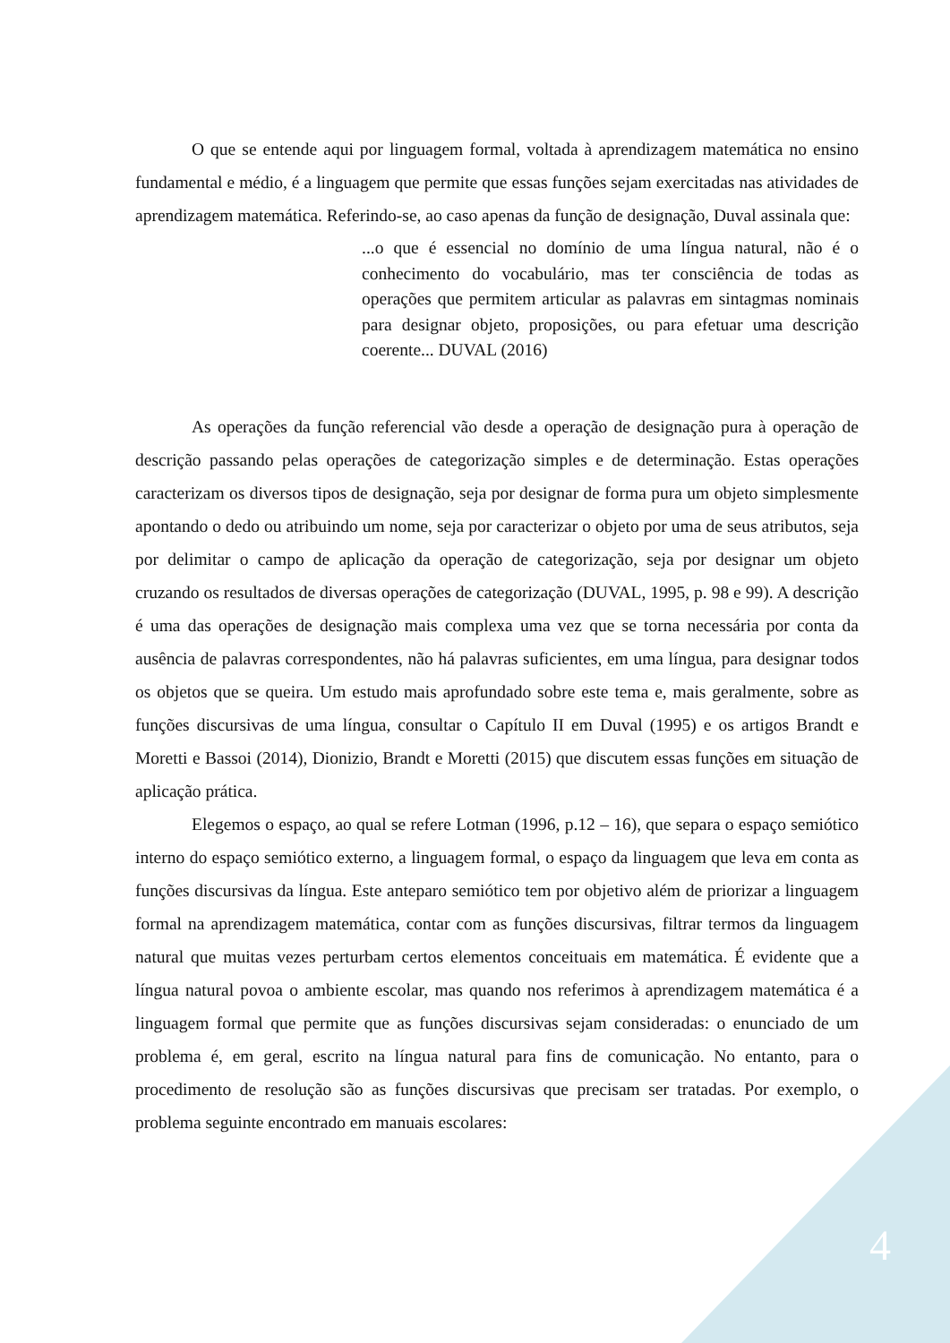O que se entende aqui por linguagem formal, voltada à aprendizagem matemática no ensino fundamental e médio, é a linguagem que permite que essas funções sejam exercitadas nas atividades de aprendizagem matemática. Referindo-se, ao caso apenas da função de designação, Duval assinala que:
...o que é essencial no domínio de uma língua natural, não é o conhecimento do vocabulário, mas ter consciência de todas as operações que permitem articular as palavras em sintagmas nominais para designar objeto, proposições, ou para efetuar uma descrição coerente... DUVAL (2016)
As operações da função referencial vão desde a operação de designação pura à operação de descrição passando pelas operações de categorização simples e de determinação. Estas operações caracterizam os diversos tipos de designação, seja por designar de forma pura um objeto simplesmente apontando o dedo ou atribuindo um nome, seja por caracterizar o objeto por uma de seus atributos, seja por delimitar o campo de aplicação da operação de categorização, seja por designar um objeto cruzando os resultados de diversas operações de categorização (DUVAL, 1995, p. 98 e 99). A descrição é uma das operações de designação mais complexa uma vez que se torna necessária por conta da ausência de palavras correspondentes, não há palavras suficientes, em uma língua, para designar todos os objetos que se queira. Um estudo mais aprofundado sobre este tema e, mais geralmente, sobre as funções discursivas de uma língua, consultar o Capítulo II em Duval (1995) e os artigos Brandt e Moretti e Bassoi (2014), Dionizio, Brandt e Moretti (2015) que discutem essas funções em situação de aplicação prática.
Elegemos o espaço, ao qual se refere Lotman (1996, p.12 – 16), que separa o espaço semiótico interno do espaço semiótico externo, a linguagem formal, o espaço da linguagem que leva em conta as funções discursivas da língua. Este anteparo semiótico tem por objetivo além de priorizar a linguagem formal na aprendizagem matemática, contar com as funções discursivas, filtrar termos da linguagem natural que muitas vezes perturbam certos elementos conceituais em matemática. É evidente que a língua natural povoa o ambiente escolar, mas quando nos referimos à aprendizagem matemática é a linguagem formal que permite que as funções discursivas sejam consideradas: o enunciado de um problema é, em geral, escrito na língua natural para fins de comunicação. No entanto, para o procedimento de resolução são as funções discursivas que precisam ser tratadas. Por exemplo, o problema seguinte encontrado em manuais escolares:
4